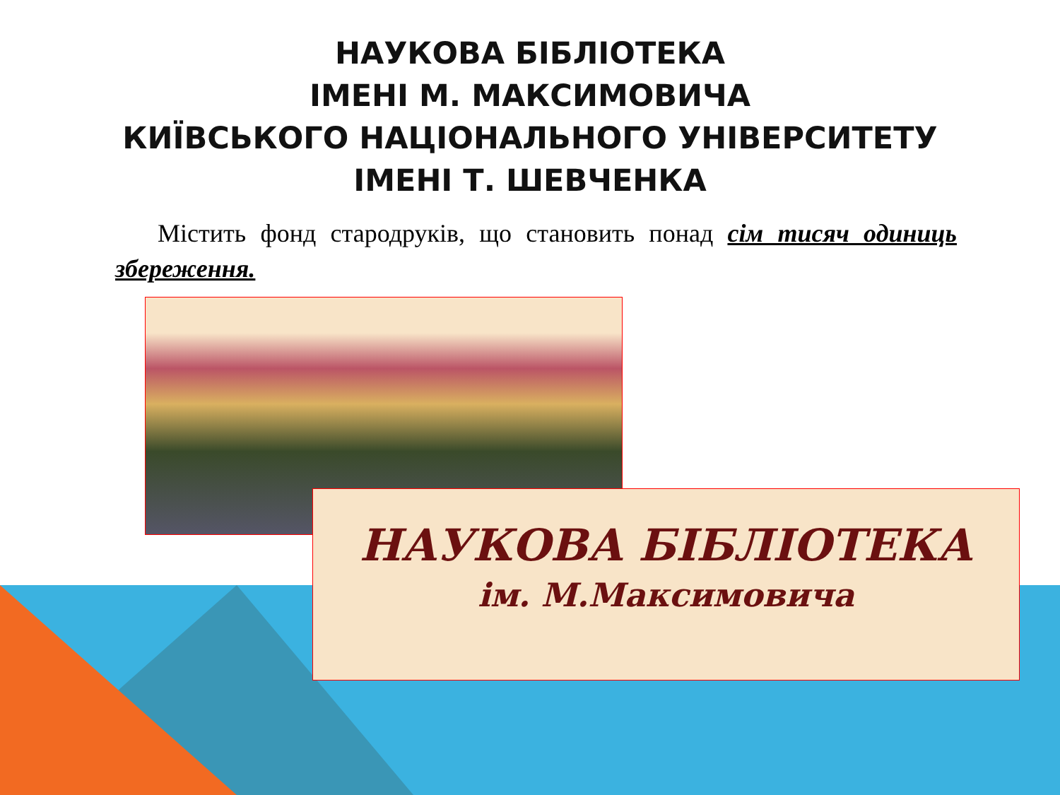НАУКОВА БІБЛІОТЕКА
ІМЕНІ М. МАКСИМОВИЧА
КИЇВСЬКОГО НАЦІОНАЛЬНОГО УНІВЕРСИТЕТУ
ІМЕНІ Т. ШЕВЧЕНКА
Містить фонд стародруків, що становить понад сім тисяч одиниць збереження.
НАУКОВА БІБЛІОТЕКА
ім. М.Максимовича